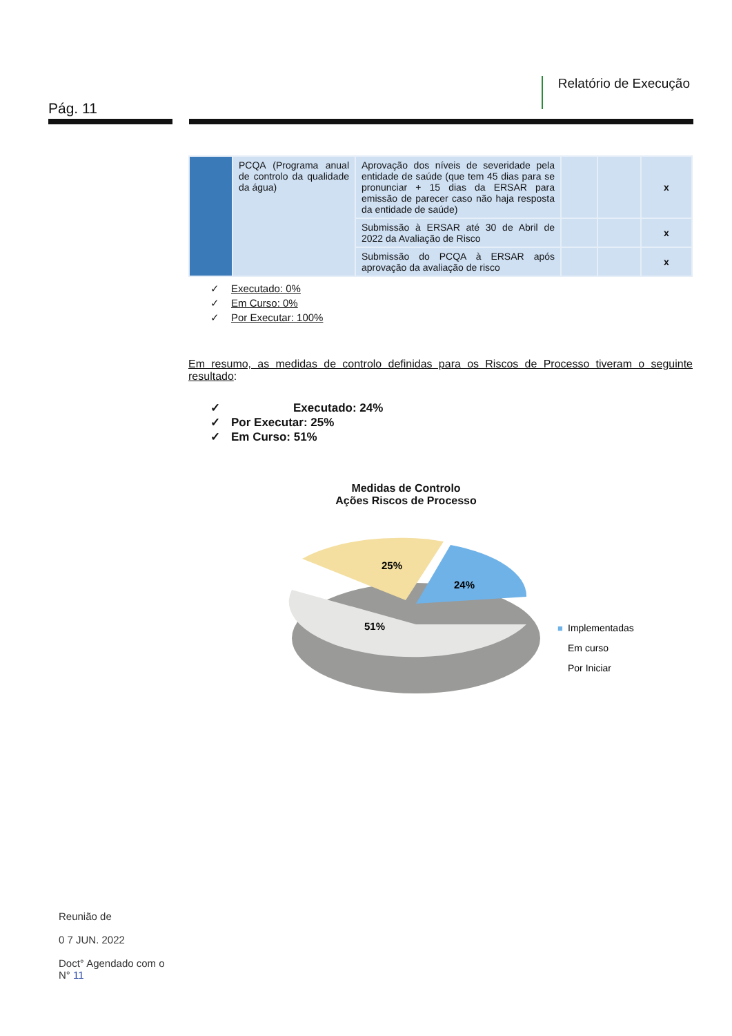Pág. 11
Relatório de Execução
| | PCQA (Programa anual de controlo da qualidade da água) | Aprovação dos níveis de severidade pela entidade de saúde (que tem 45 dias para se pronunciar + 15 dias da ERSAR para emissão de parecer caso não haja resposta da entidade de saúde) | | | x |
| | | Submissão à ERSAR até 30 de Abril de 2022 da Avaliação de Risco | | | x |
| | | Submissão do PCQA à ERSAR após aprovação da avaliação de risco | | | x |
✓ Executado: 0%
✓ Em Curso: 0%
✓ Por Executar: 100%
Em resumo, as medidas de controlo definidas para os Riscos de Processo tiveram o seguinte resultado:
✓ Executado: 24%
✓ Por Executar: 25%
✓ Em Curso: 51%
Medidas de Controlo
Ações Riscos de Processo
25%
24%
51%
■
Implementadas
Em curso
Por Iniciar
Reunião de
0 7 JUN. 2022
Doct° Agendado com o
N° 11